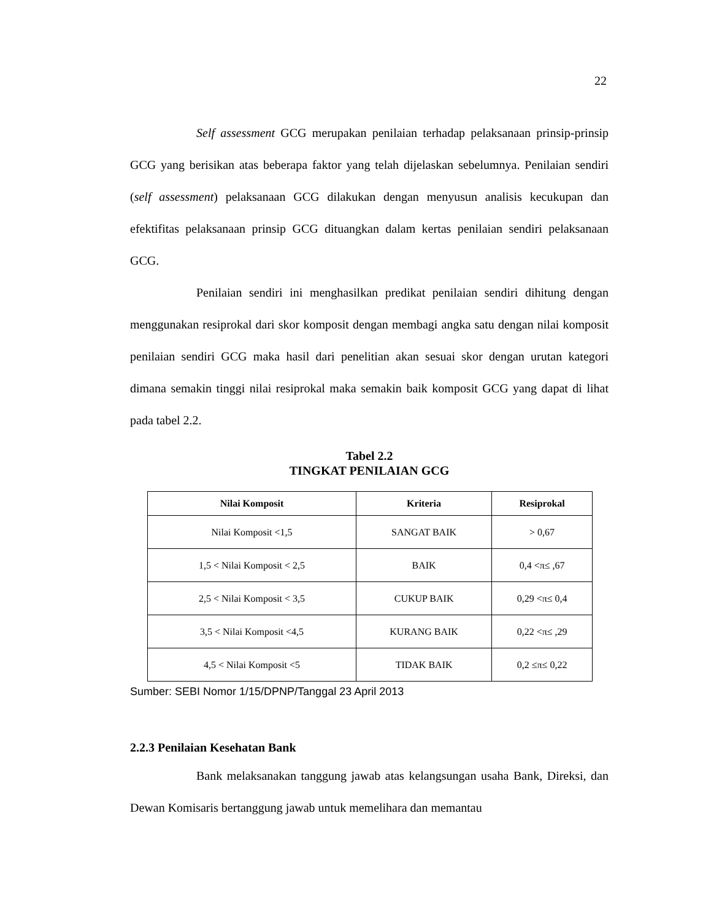22
Self assessment GCG merupakan penilaian terhadap pelaksanaan prinsip-prinsip GCG yang berisikan atas beberapa faktor yang telah dijelaskan sebelumnya. Penilaian sendiri (self assessment) pelaksanaan GCG dilakukan dengan menyusun analisis kecukupan dan efektifitas pelaksanaan prinsip GCG dituangkan dalam kertas penilaian sendiri pelaksanaan GCG.
Penilaian sendiri ini menghasilkan predikat penilaian sendiri dihitung dengan menggunakan resiprokal dari skor komposit dengan membagi angka satu dengan nilai komposit penilaian sendiri GCG maka hasil dari penelitian akan sesuai skor dengan urutan kategori dimana semakin tinggi nilai resiprokal maka semakin baik komposit GCG yang dapat di lihat pada tabel 2.2.
Tabel 2.2
TINGKAT PENILAIAN GCG
| Nilai Komposit | Kriteria | Resiprokal |
| --- | --- | --- |
| Nilai Komposit <1,5 | SANGAT BAIK | > 0,67 |
| 1,5 < Nilai Komposit < 2,5 | BAIK | 0,4 <π≤ ,67 |
| 2,5 < Nilai Komposit < 3,5 | CUKUP BAIK | 0,29 <π≤ 0,4 |
| 3,5 < Nilai Komposit <4,5 | KURANG BAIK | 0,22 <π≤ ,29 |
| 4,5 < Nilai Komposit <5 | TIDAK BAIK | 0,2 ≤π≤ 0,22 |
Sumber: SEBI Nomor 1/15/DPNP/Tanggal 23 April 2013
2.2.3 Penilaian Kesehatan Bank
Bank melaksanakan tanggung jawab atas kelangsungan usaha Bank, Direksi, dan Dewan Komisaris bertanggung jawab untuk memelihara dan memantau